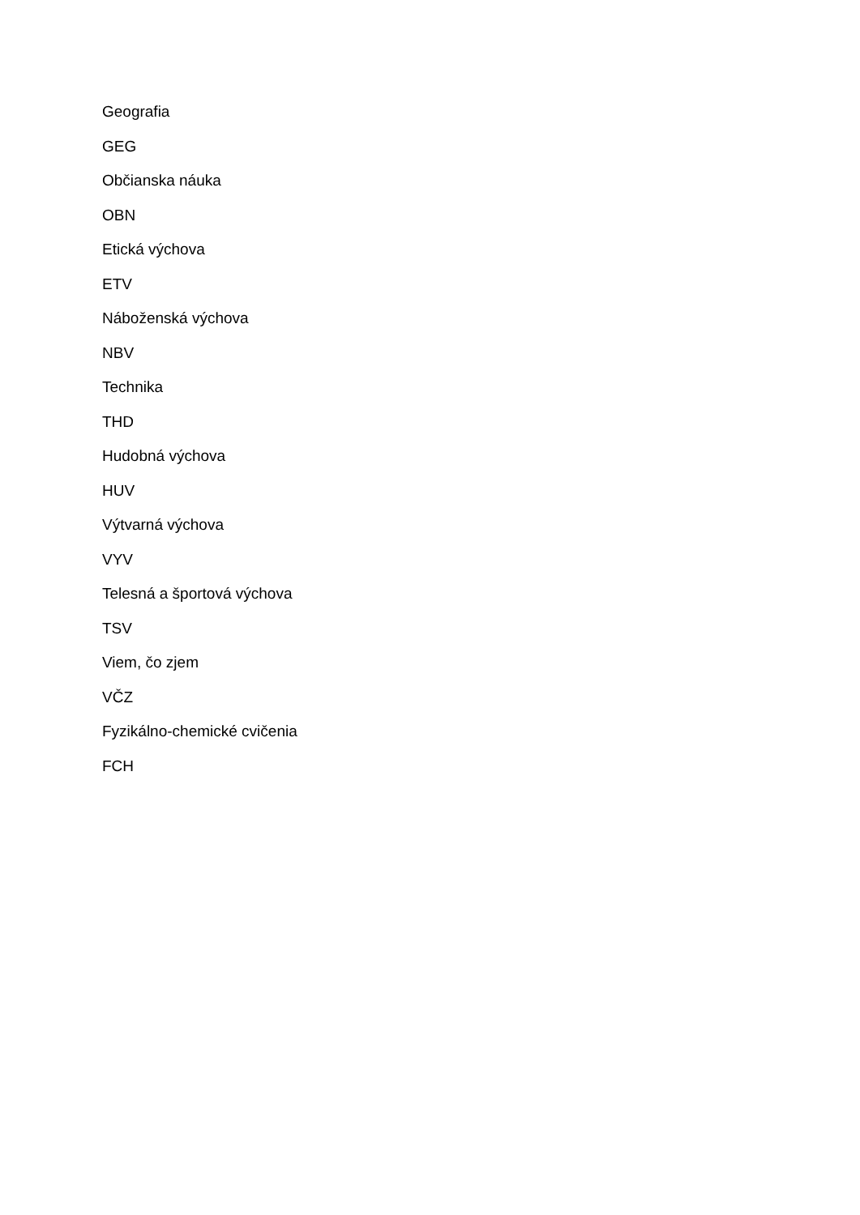Geografia
GEG
Občianska náuka
OBN
Etická výchova
ETV
Náboženská výchova
NBV
Technika
THD
Hudobná výchova
HUV
Výtvarná výchova
VYV
Telesná a športová výchova
TSV
Viem, čo zjem
VČZ
Fyzikálno-chemické cvičenia
FCH